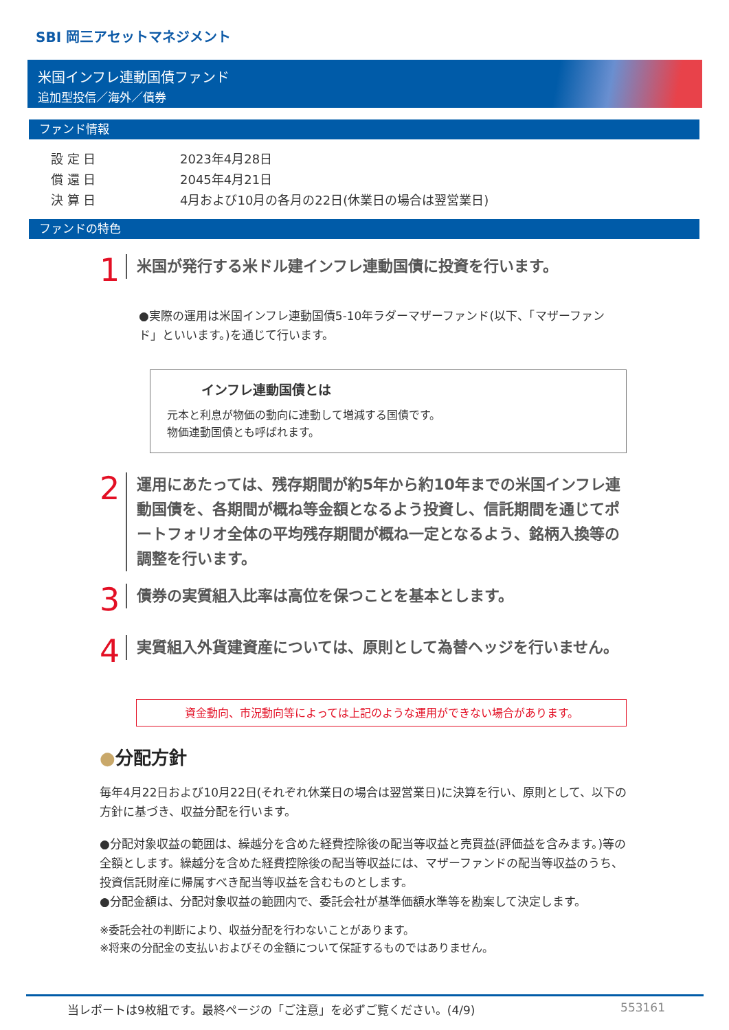SBI 岡三アセットマネジメント
米国インフレ連動国債ファンド
追加型投信／海外／債券
ファンド情報
| 設 定 日 | 2023年4月28日 |
| 償 還 日 | 2045年4月21日 |
| 決 算 日 | 4月および10月の各月の22日(休業日の場合は翌営業日) |
ファンドの特色
1 米国が発行する米ドル建インフレ連動国債に投資を行います。
●実際の運用は米国インフレ連動国債5-10年ラダーマザーファンド(以下、「マザーファンド」といいます。)を通じて行います。
インフレ連動国債とは
元本と利息が物価の動向に連動して増減する国債です。
物価連動国債とも呼ばれます。
2 運用にあたっては、残存期間が約5年から約10年までの米国インフレ連動国債を、各期間が概ね等金額となるよう投資し、信託期間を通じてポートフォリオ全体の平均残存期間が概ね一定となるよう、銘柄入換等の調整を行います。
3 債券の実質組入比率は高位を保つことを基本とします。
4 実質組入外貨建資産については、原則として為替ヘッジを行いません。
資金動向、市況動向等によっては上記のような運用ができない場合があります。
●分配方針
毎年4月22日および10月22日(それぞれ休業日の場合は翌営業日)に決算を行い、原則として、以下の方針に基づき、収益分配を行います。
●分配対象収益の範囲は、繰越分を含めた経費控除後の配当等収益と売買益(評価益を含みます。)等の全額とします。繰越分を含めた経費控除後の配当等収益には、マザーファンドの配当等収益のうち、投資信託財産に帰属すべき配当等収益を含むものとします。
●分配金額は、分配対象収益の範囲内で、委託会社が基準価額水準等を勘案して決定します。
※委託会社の判断により、収益分配を行わないことがあります。
※将来の分配金の支払いおよびその金額について保証するものではありません。
当レポートは9枚組です。最終ページの「ご注意」を必ずご覧ください。(4/9) 553161